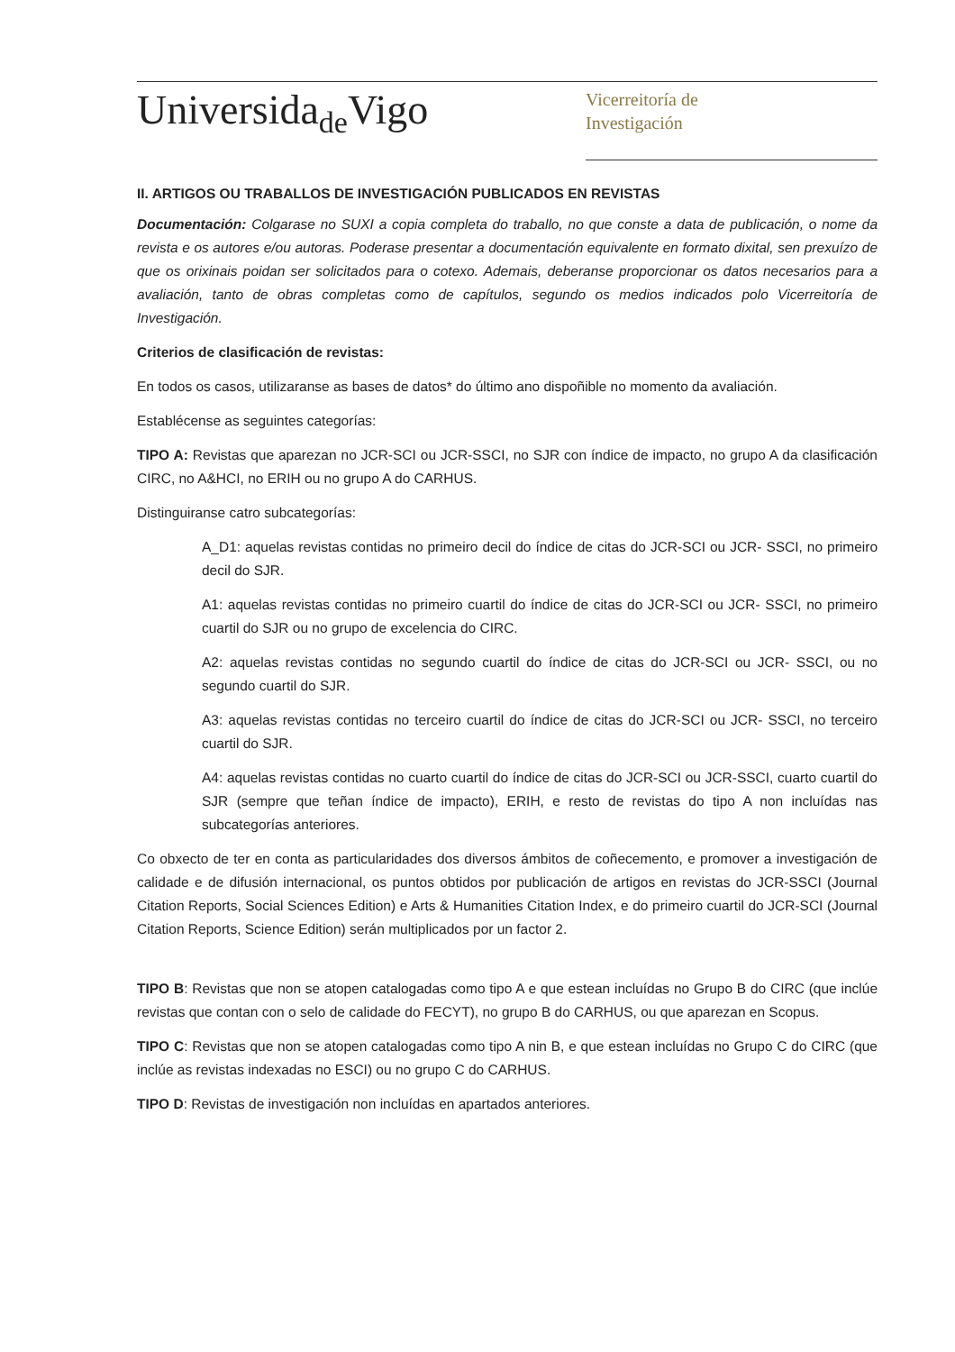Universida<sub>de</sub>Vigo
Vicerreitoría de
Investigación
II. ARTIGOS OU TRABALLOS DE INVESTIGACIÓN PUBLICADOS EN REVISTAS
Documentación: Colgarase no SUXI a copia completa do traballo, no que conste a data de publicación, o nome da revista e os autores e/ou autoras. Poderase presentar a documentación equivalente en formato dixital, sen prexuízo de que os orixinais poidan ser solicitados para o cotexo. Ademais, deberanse proporcionar os datos necesarios para a avaliación, tanto de obras completas como de capítulos, segundo os medios indicados polo Vicerreitoría de Investigación.
Criterios de clasificación de revistas:
En todos os casos, utilizaranse as bases de datos* do último ano dispoñible no momento da avaliación.
Establécense as seguintes categorías:
TIPO A: Revistas que aparezan no JCR-SCI ou JCR-SSCI, no SJR con índice de impacto, no grupo A da clasificación CIRC, no A&HCI, no ERIH ou no grupo A do CARHUS.
Distinguiranse catro subcategorías:
A_D1: aquelas revistas contidas no primeiro decil do índice de citas do JCR-SCI ou JCR- SSCI, no primeiro decil do SJR.
A1: aquelas revistas contidas no primeiro cuartil do índice de citas do JCR-SCI ou JCR- SSCI, no primeiro cuartil do SJR ou no grupo de excelencia do CIRC.
A2: aquelas revistas contidas no segundo cuartil do índice de citas do JCR-SCI ou JCR- SSCI, ou no segundo cuartil do SJR.
A3: aquelas revistas contidas no terceiro cuartil do índice de citas do JCR-SCI ou JCR- SSCI, no terceiro cuartil do SJR.
A4: aquelas revistas contidas no cuarto cuartil do índice de citas do JCR-SCI ou JCR-SSCI, cuarto cuartil do SJR (sempre que teñan índice de impacto), ERIH, e resto de revistas do tipo A non incluídas nas subcategorías anteriores.
Co obxecto de ter en conta as particularidades dos diversos ámbitos de coñecemento, e promover a investigación de calidade e de difusión internacional, os puntos obtidos por publicación de artigos en revistas do JCR-SSCI (Journal Citation Reports, Social Sciences Edition) e Arts & Humanities Citation Index, e do primeiro cuartil do JCR-SCI (Journal Citation Reports, Science Edition) serán multiplicados por un factor 2.
TIPO B: Revistas que non se atopen catalogadas como tipo A e que estean incluídas no Grupo B do CIRC (que inclúe revistas que contan con o selo de calidade do FECYT), no grupo B do CARHUS, ou que aparezan en Scopus.
TIPO C: Revistas que non se atopen catalogadas como tipo A nin B, e que estean incluídas no Grupo C do CIRC (que inclúe as revistas indexadas no ESCI) ou no grupo C do CARHUS.
TIPO D: Revistas de investigación non incluídas en apartados anteriores.